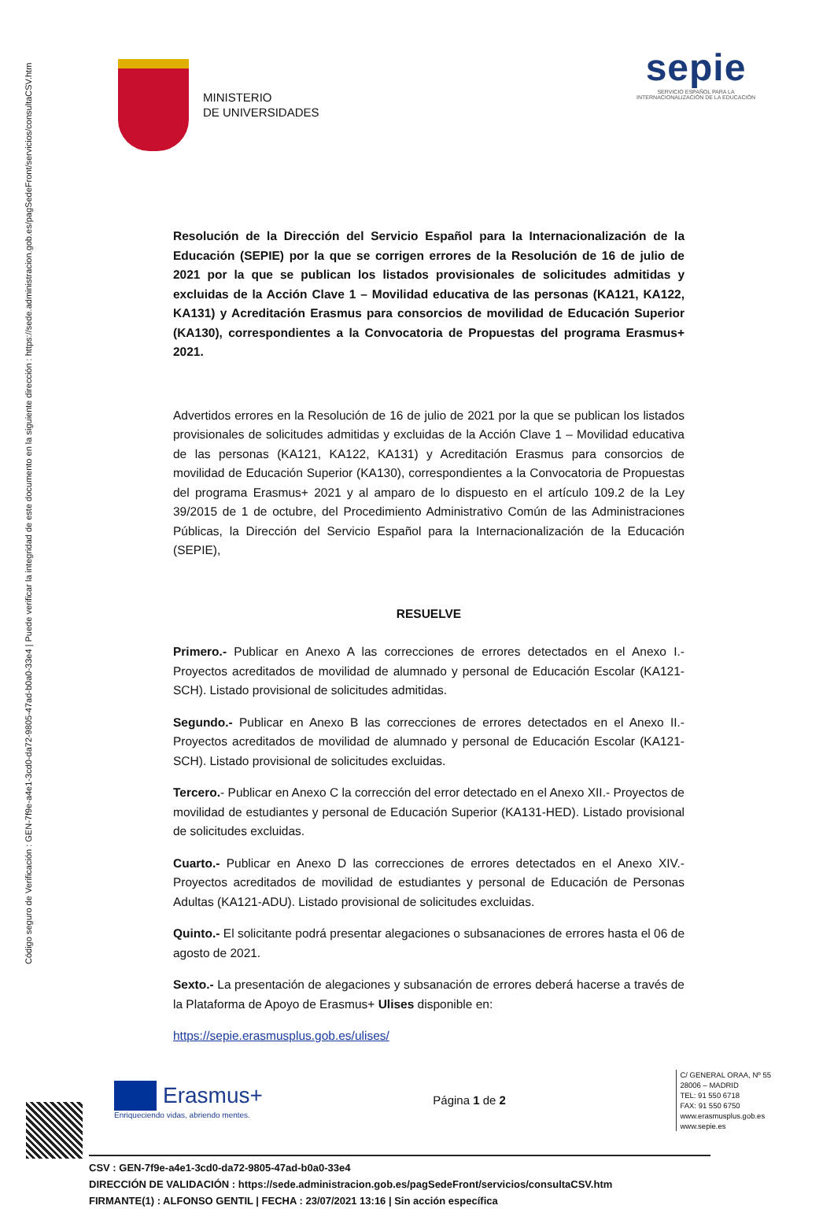Código seguro de Verificación : GEN-7f9e-a4e1-3cd0-da72-9805-47ad-b0a0-33e4 | Puede verificar la integridad de este documento en la siguiente dirección : https://sede.administracion.gob.es/pagSedeFront/servicios/consultaCSV.htm
MINISTERIO
DE UNIVERSIDADES
sepie
SERVICIO ESPAÑOL PARA LA
INTERNACIONALIZACIÓN DE LA EDUCACIÓN
Resolución de la Dirección del Servicio Español para la Internacionalización de la Educación (SEPIE) por la que se corrigen errores de la Resolución de 16 de julio de 2021 por la que se publican los listados provisionales de solicitudes admitidas y excluidas de la Acción Clave 1 – Movilidad educativa de las personas (KA121, KA122, KA131) y Acreditación Erasmus para consorcios de movilidad de Educación Superior (KA130), correspondientes a la Convocatoria de Propuestas del programa Erasmus+ 2021.
Advertidos errores en la Resolución de 16 de julio de 2021 por la que se publican los listados provisionales de solicitudes admitidas y excluidas de la Acción Clave 1 – Movilidad educativa de las personas (KA121, KA122, KA131) y Acreditación Erasmus para consorcios de movilidad de Educación Superior (KA130), correspondientes a la Convocatoria de Propuestas del programa Erasmus+ 2021 y al amparo de lo dispuesto en el artículo 109.2 de la Ley 39/2015 de 1 de octubre, del Procedimiento Administrativo Común de las Administraciones Públicas, la Dirección del Servicio Español para la Internacionalización de la Educación (SEPIE),
RESUELVE
Primero.- Publicar en Anexo A las correcciones de errores detectados en el Anexo I.- Proyectos acreditados de movilidad de alumnado y personal de Educación Escolar (KA121-SCH). Listado provisional de solicitudes admitidas.
Segundo.- Publicar en Anexo B las correcciones de errores detectados en el Anexo II.- Proyectos acreditados de movilidad de alumnado y personal de Educación Escolar (KA121-SCH). Listado provisional de solicitudes excluidas.
Tercero.- Publicar en Anexo C la corrección del error detectado en el Anexo XII.- Proyectos de movilidad de estudiantes y personal de Educación Superior (KA131-HED). Listado provisional de solicitudes excluidas.
Cuarto.- Publicar en Anexo D las correcciones de errores detectados en el Anexo XIV.- Proyectos acreditados de movilidad de estudiantes y personal de Educación de Personas Adultas (KA121-ADU). Listado provisional de solicitudes excluidas.
Quinto.- El solicitante podrá presentar alegaciones o subsanaciones de errores hasta el 06 de agosto de 2021.
Sexto.- La presentación de alegaciones y subsanación de errores deberá hacerse a través de la Plataforma de Apoyo de Erasmus+ Ulises disponible en:
https://sepie.erasmusplus.gob.es/ulises/
Erasmus+
Enriqueciendo vidas, abriendo mentes.
Página 1 de 2
C/ GENERAL ORAA, Nº 55
28006 – MADRID
TEL: 91 550 6718
FAX: 91 550 6750
www.erasmusplus.gob.es
www.sepie.es
CSV : GEN-7f9e-a4e1-3cd0-da72-9805-47ad-b0a0-33e4
DIRECCIÓN DE VALIDACIÓN : https://sede.administracion.gob.es/pagSedeFront/servicios/consultaCSV.htm
FIRMANTE(1) : ALFONSO GENTIL | FECHA : 23/07/2021 13:16 | Sin acción específica